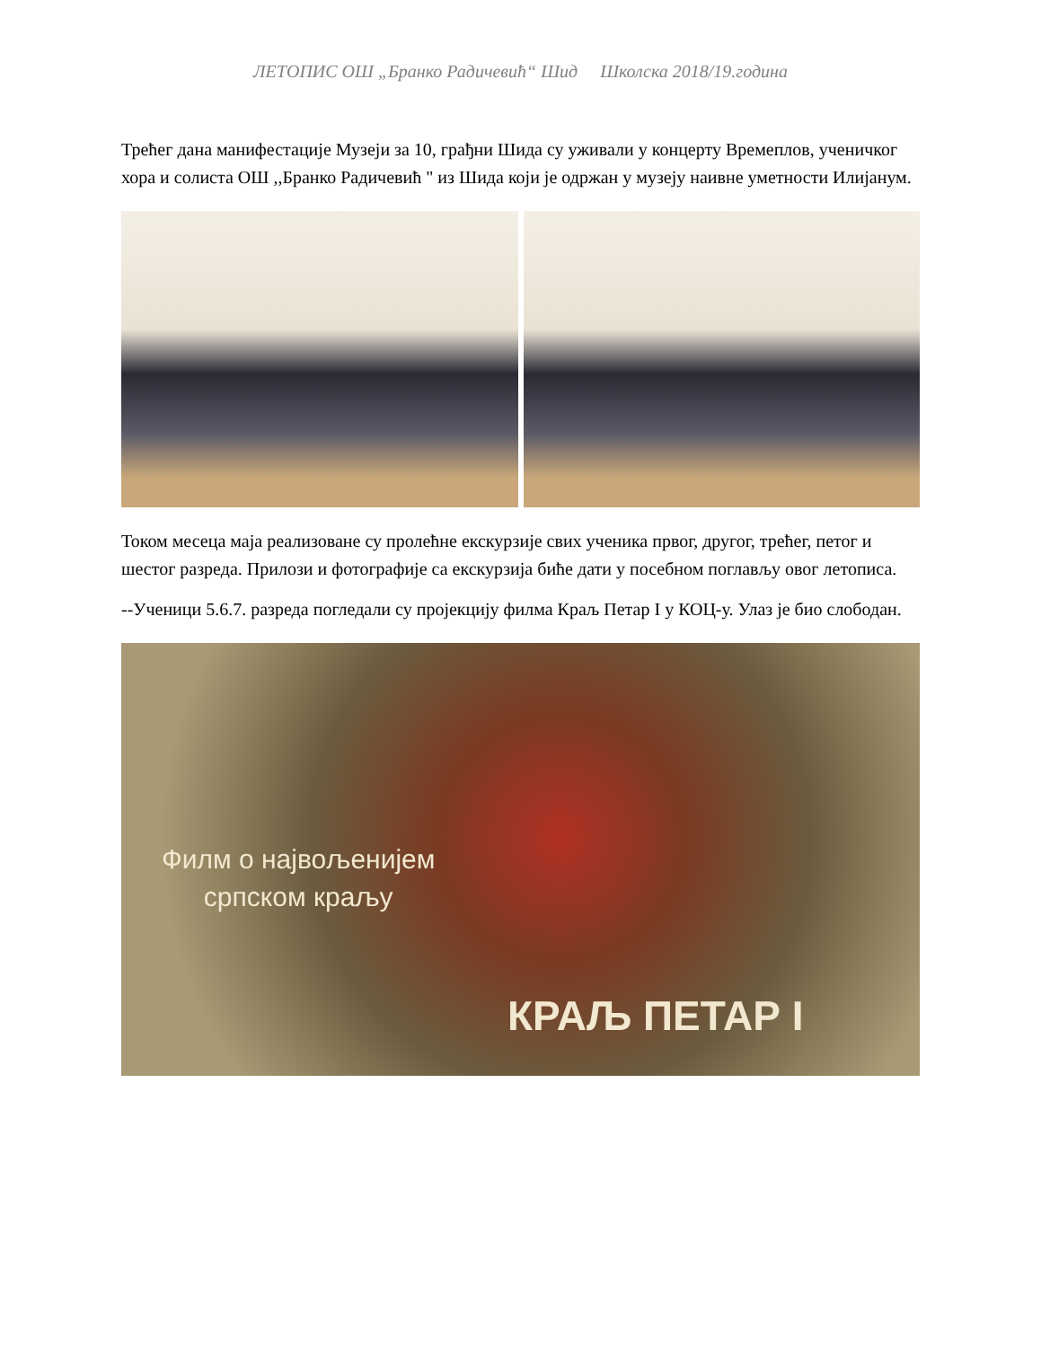ЛЕТОПИС ОШ „Бранко Радичевић“ Шид Школска 2018/19.година
Трећег дана манифестације Музеји за 10, грађни Шида су уживали у концерту Времеплов, ученичког хора и солиста ОШ ,,Бранко Радичевић " из Шида који је одржан у музеју наивне уметности Илијанум.
Током месеца маја реализоване су пролећне екскурзије свих ученика првог, другог, трећег, петог и шестог разреда. Прилози и фотографије са екскурзија биће дати у посебном поглављу овог летописа.
--Ученици 5.6.7. разреда погледали су пројекцију филма Краљ Петар I у КОЦ-у. Улаз је био слободан.
Филм о највољенијем
српском краљу
КРАЉ ПЕТАР I